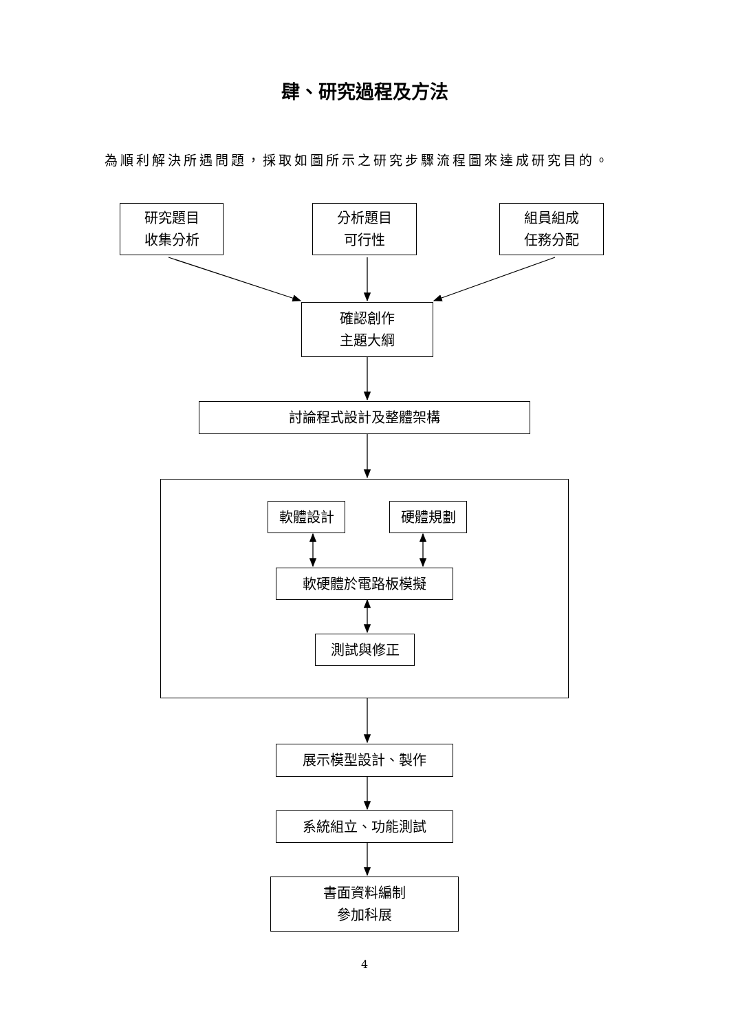肆、研究過程及方法
為順利解決所遇問題，採取如圖所示之研究步驟流程圖來達成研究目的。
研究題目
收集分析
分析題目
可行性
組員組成
任務分配
確認創作
主題大綱
討論程式設計及整體架構
軟體設計 硬體規劃
軟硬體於電路板模擬
測試與修正
展示模型設計、製作
系統組立、功能測試
書面資料編制
參加科展
4